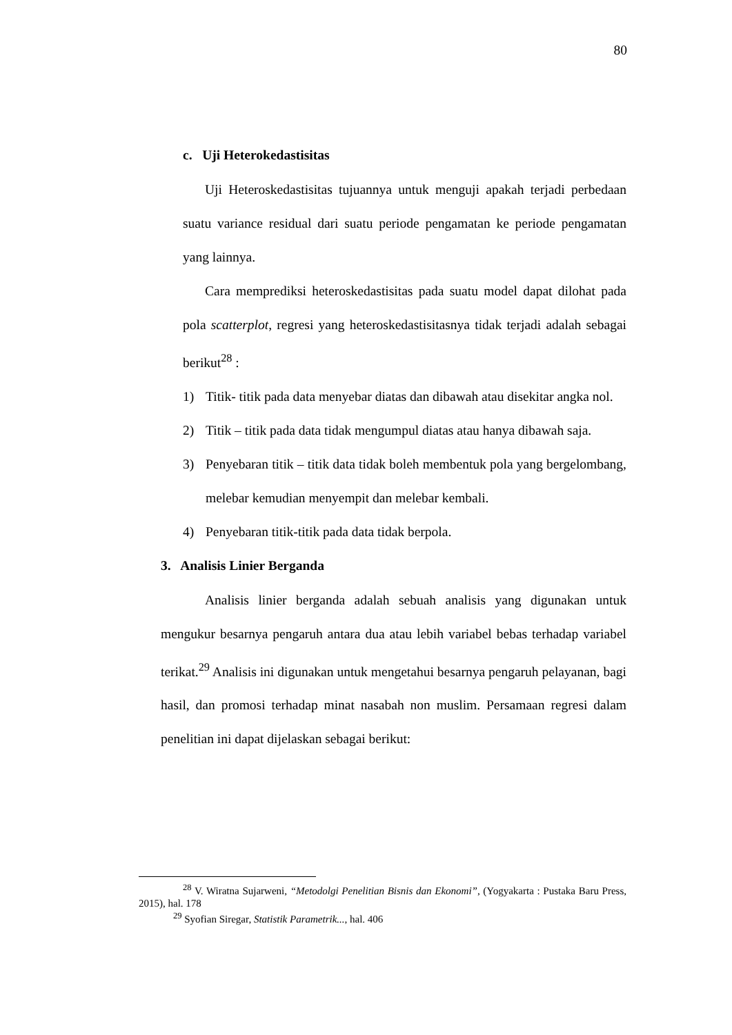80
c. Uji Heterokedastisitas
Uji Heteroskedastisitas tujuannya untuk menguji apakah terjadi perbedaan suatu variance residual dari suatu periode pengamatan ke periode pengamatan yang lainnya.
Cara memprediksi heteroskedastisitas pada suatu model dapat dilohat pada pola scatterplot, regresi yang heteroskedastisitasnya tidak terjadi adalah sebagai berikut<sup>28</sup> :
1) Titik- titik pada data menyebar diatas dan dibawah atau disekitar angka nol.
2) Titik – titik pada data tidak mengumpul diatas atau hanya dibawah saja.
3) Penyebaran titik – titik data tidak boleh membentuk pola yang bergelombang, melebar kemudian menyempit dan melebar kembali.
4) Penyebaran titik-titik pada data tidak berpola.
3. Analisis Linier Berganda
Analisis linier berganda adalah sebuah analisis yang digunakan untuk mengukur besarnya pengaruh antara dua atau lebih variabel bebas terhadap variabel terikat.<sup>29</sup> Analisis ini digunakan untuk mengetahui besarnya pengaruh pelayanan, bagi hasil, dan promosi terhadap minat nasabah non muslim. Persamaan regresi dalam penelitian ini dapat dijelaskan sebagai berikut:
<sup>28</sup> V. Wiratna Sujarweni, “Metodolgi Penelitian Bisnis dan Ekonomi”, (Yogyakarta : Pustaka Baru Press, 2015), hal. 178
<sup>29</sup> Syofian Siregar, Statistik Parametrik..., hal. 406